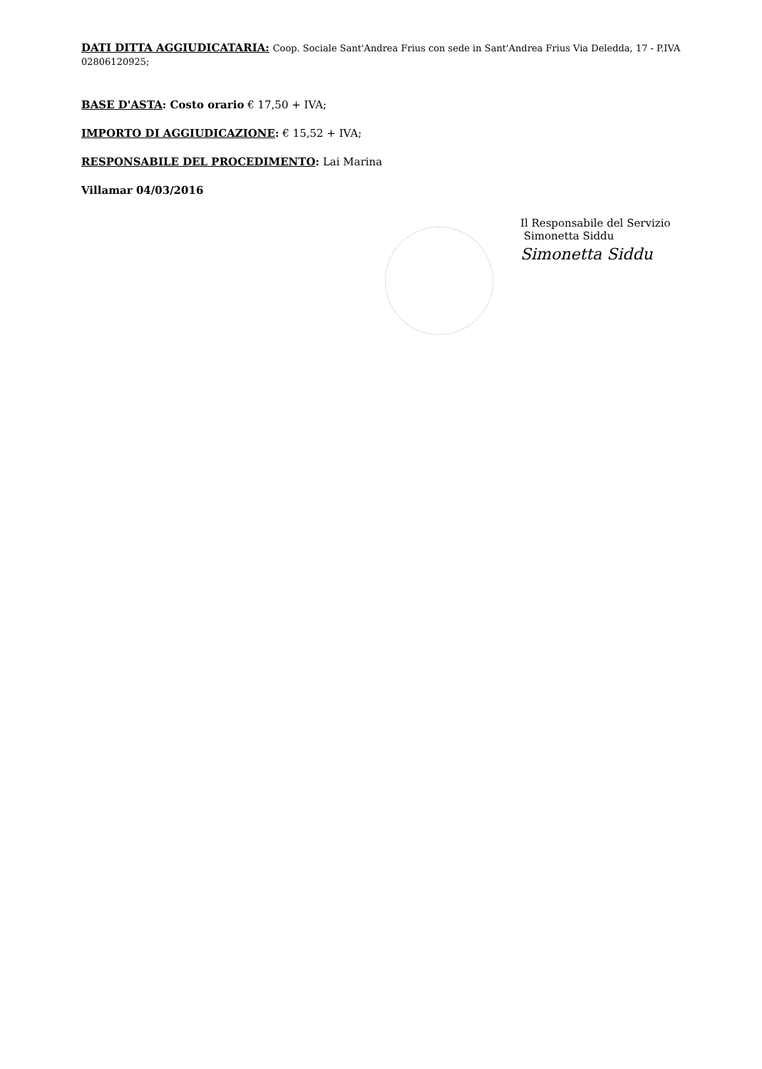DATI DITTA AGGIUDICATARIA: Coop. Sociale Sant'Andrea Frius con sede in Sant'Andrea Frius Via Deledda, 17 - P.IVA 02806120925;
BASE D'ASTA: Costo orario € 17,50 + IVA;
IMPORTO DI AGGIUDICAZIONE: € 15,52 + IVA;
RESPONSABILE DEL PROCEDIMENTO: Lai Marina
Villamar 04/03/2016
Il Responsabile del Servizio
Simonetta Siddu
Simonetta Siddu